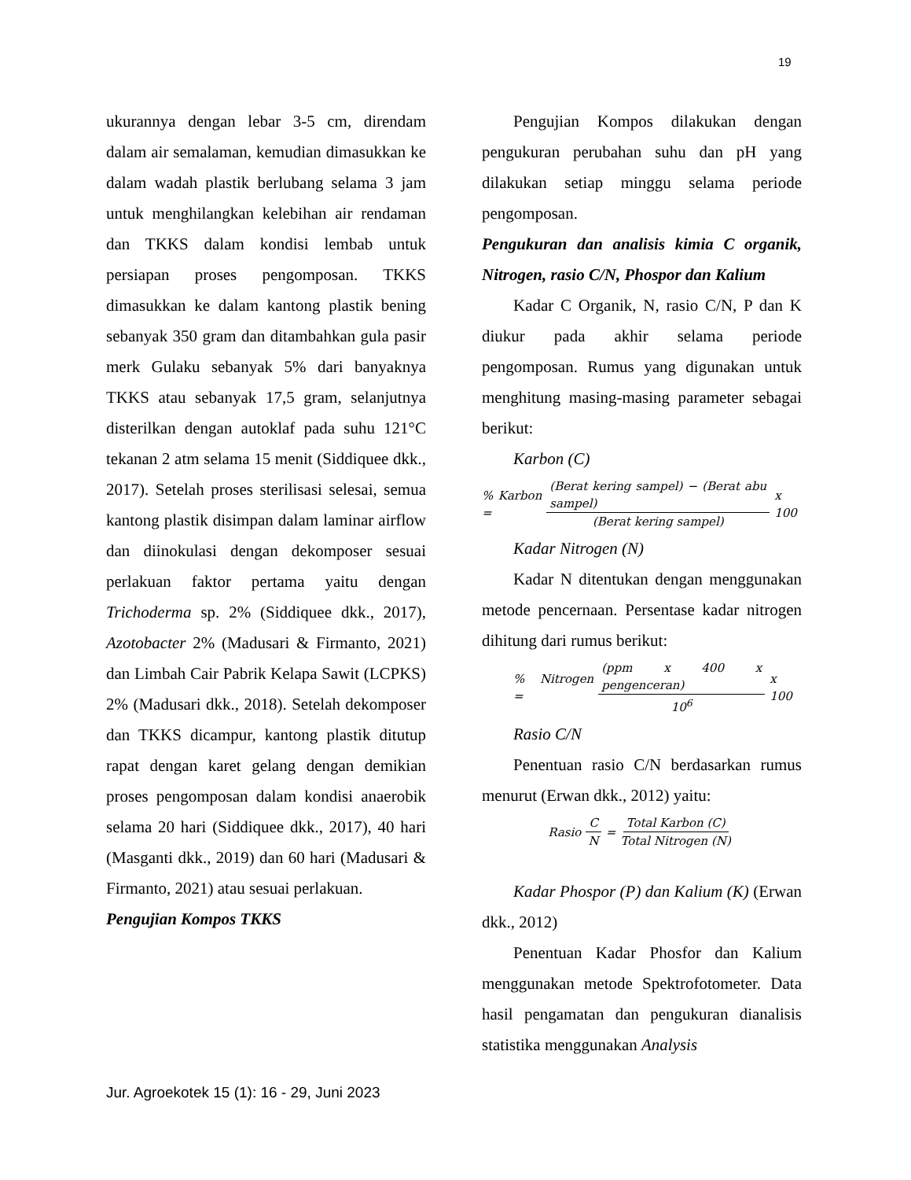19
ukurannya dengan lebar 3-5 cm, direndam dalam air semalaman, kemudian dimasukkan ke dalam wadah plastik berlubang selama 3 jam untuk menghilangkan kelebihan air rendaman dan TKKS dalam kondisi lembab untuk persiapan proses pengomposan. TKKS dimasukkan ke dalam kantong plastik bening sebanyak 350 gram dan ditambahkan gula pasir merk Gulaku sebanyak 5% dari banyaknya TKKS atau sebanyak 17,5 gram, selanjutnya disterilkan dengan autoklaf pada suhu 121°C tekanan 2 atm selama 15 menit (Siddiquee dkk., 2017). Setelah proses sterilisasi selesai, semua kantong plastik disimpan dalam laminar airflow dan diinokulasi dengan dekomposer sesuai perlakuan faktor pertama yaitu dengan Trichoderma sp. 2% (Siddiquee dkk., 2017), Azotobacter 2% (Madusari & Firmanto, 2021) dan Limbah Cair Pabrik Kelapa Sawit (LCPKS) 2% (Madusari dkk., 2018). Setelah dekomposer dan TKKS dicampur, kantong plastik ditutup rapat dengan karet gelang dengan demikian proses pengomposan dalam kondisi anaerobik selama 20 hari (Siddiquee dkk., 2017), 40 hari (Masganti dkk., 2019) dan 60 hari (Madusari & Firmanto, 2021) atau sesuai perlakuan.
Pengujian Kompos TKKS
Pengujian Kompos dilakukan dengan pengukuran perubahan suhu dan pH yang dilakukan setiap minggu selama periode pengomposan.
Pengukuran dan analisis kimia C organik, Nitrogen, rasio C/N, Phospor dan Kalium
Kadar C Organik, N, rasio C/N, P dan K diukur pada akhir selama periode pengomposan. Rumus yang digunakan untuk menghitung masing-masing parameter sebagai berikut:
Karbon (C)
% Karbon = (Berat kering sampel) − (Berat abu sampel) (Berat kering sampel) x 100
Kadar Nitrogen (N)
Kadar N ditentukan dengan menggunakan metode pencernaan. Persentase kadar nitrogen dihitung dari rumus berikut:
% Nitrogen = (ppm x 400 x pengenceran) 10<sup>6</sup> x 100
Rasio C/N
Penentuan rasio C/N berdasarkan rumus menurut (Erwan dkk., 2012) yaitu:
Rasio C N = Total Karbon (C) Total Nitrogen (N)
Kadar Phospor (P) dan Kalium (K) (Erwan dkk., 2012)
Penentuan Kadar Phosfor dan Kalium menggunakan metode Spektrofotometer. Data hasil pengamatan dan pengukuran dianalisis statistika menggunakan Analysis
Jur. Agroekotek 15 (1): 16 - 29, Juni 2023